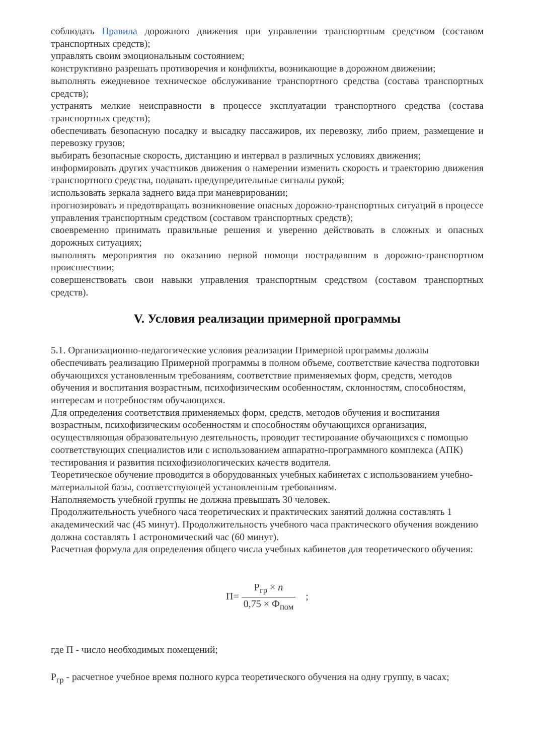соблюдать Правила дорожного движения при управлении транспортным средством (составом транспортных средств);
управлять своим эмоциональным состоянием;
конструктивно разрешать противоречия и конфликты, возникающие в дорожном движении;
выполнять ежедневное техническое обслуживание транспортного средства (состава транспортных средств);
устранять мелкие неисправности в процессе эксплуатации транспортного средства (состава транспортных средств);
обеспечивать безопасную посадку и высадку пассажиров, их перевозку, либо прием, размещение и перевозку грузов;
выбирать безопасные скорость, дистанцию и интервал в различных условиях движения;
информировать других участников движения о намерении изменить скорость и траекторию движения транспортного средства, подавать предупредительные сигналы рукой;
использовать зеркала заднего вида при маневрировании;
прогнозировать и предотвращать возникновение опасных дорожно-транспортных ситуаций в процессе управления транспортным средством (составом транспортных средств);
своевременно принимать правильные решения и уверенно действовать в сложных и опасных дорожных ситуациях;
выполнять мероприятия по оказанию первой помощи пострадавшим в дорожно-транспортном происшествии;
совершенствовать свои навыки управления транспортным средством (составом транспортных средств).
V. Условия реализации примерной программы
5.1. Организационно-педагогические условия реализации Примерной программы должны обеспечивать реализацию Примерной программы в полном объеме, соответствие качества подготовки обучающихся установленным требованиям, соответствие применяемых форм, средств, методов обучения и воспитания возрастным, психофизическим особенностям, склонностям, способностям, интересам и потребностям обучающихся.
Для определения соответствия применяемых форм, средств, методов обучения и воспитания возрастным, психофизическим особенностям и способностям обучающихся организация, осуществляющая образовательную деятельность, проводит тестирование обучающихся с помощью соответствующих специалистов или с использованием аппаратно-программного комплекса (АПК) тестирования и развития психофизиологических качеств водителя.
Теоретическое обучение проводится в оборудованных учебных кабинетах с использованием учебно-материальной базы, соответствующей установленным требованиям.
Наполняемость учебной группы не должна превышать 30 человек.
Продолжительность учебного часа теоретических и практических занятий должна составлять 1 академический час (45 минут). Продолжительность учебного часа практического обучения вождению должна составлять 1 астрономический час (60 минут).
Расчетная формула для определения общего числа учебных кабинетов для теоретического обучения:
П= Р<sub>гр</sub> × n 0,75 × Ф<sub>пом</sub> ;
где П - число необходимых помещений;
Р<sub>гр</sub> - расчетное учебное время полного курса теоретического обучения на одну группу, в часах;